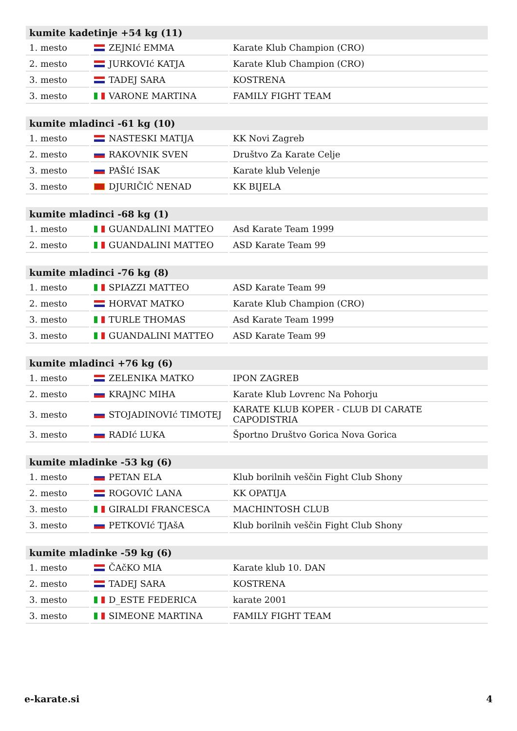| kumite kadetinje +54 kg (11) | | |
| --- | --- | --- |
| 1. mesto | ZEJNIć EMMA | Karate Klub Champion (CRO) |
| 2. mesto | JURKOVIć KATJA | Karate Klub Champion (CRO) |
| 3. mesto | TADEJ SARA | KOSTRENA |
| 3. mesto | VARONE MARTINA | FAMILY FIGHT TEAM |
| kumite mladinci -61 kg (10) | | |
| --- | --- | --- |
| 1. mesto | NASTESKI MATIJA | KK Novi Zagreb |
| 2. mesto | RAKOVNIK SVEN | Društvo Za Karate Celje |
| 3. mesto | PAŠIć ISAK | Karate klub Velenje |
| 3. mesto | DJURIČIĆ NENAD | KK BIJELA |
| kumite mladinci -68 kg (1) | | |
| --- | --- | --- |
| 1. mesto | GUANDALINI MATTEO | Asd Karate Team 1999 |
| 2. mesto | GUANDALINI MATTEO | ASD Karate Team 99 |
| kumite mladinci -76 kg (8) | | |
| --- | --- | --- |
| 1. mesto | SPIAZZI MATTEO | ASD Karate Team 99 |
| 2. mesto | HORVAT MATKO | Karate Klub Champion (CRO) |
| 3. mesto | TURLE THOMAS | Asd Karate Team 1999 |
| 3. mesto | GUANDALINI MATTEO | ASD Karate Team 99 |
| kumite mladinci +76 kg (6) | | |
| --- | --- | --- |
| 1. mesto | ZELENIKA MATKO | IPON ZAGREB |
| 2. mesto | KRAJNC MIHA | Karate Klub Lovrenc Na Pohorju |
| 3. mesto | STOJADINOVIć TIMOTEJ | KARATE KLUB KOPER - CLUB DI CARATE CAPODISTRIA |
| 3. mesto | RADIć LUKA | Športno Društvo Gorica Nova Gorica |
| kumite mladinke -53 kg (6) | | |
| --- | --- | --- |
| 1. mesto | PETAN ELA | Klub borilnih veščin Fight Club Shony |
| 2. mesto | ROGOVIĆ LANA | KK OPATIJA |
| 3. mesto | GIRALDI FRANCESCA | MACHINTOSH CLUB |
| 3. mesto | PETKOVIć TJAšA | Klub borilnih veščin Fight Club Shony |
| kumite mladinke -59 kg (6) | | |
| --- | --- | --- |
| 1. mesto | ČAčKO MIA | Karate klub 10. DAN |
| 2. mesto | TADEJ SARA | KOSTRENA |
| 3. mesto | D_ESTE FEDERICA | karate 2001 |
| 3. mesto | SIMEONE MARTINA | FAMILY FIGHT TEAM |
e-karate.si 4